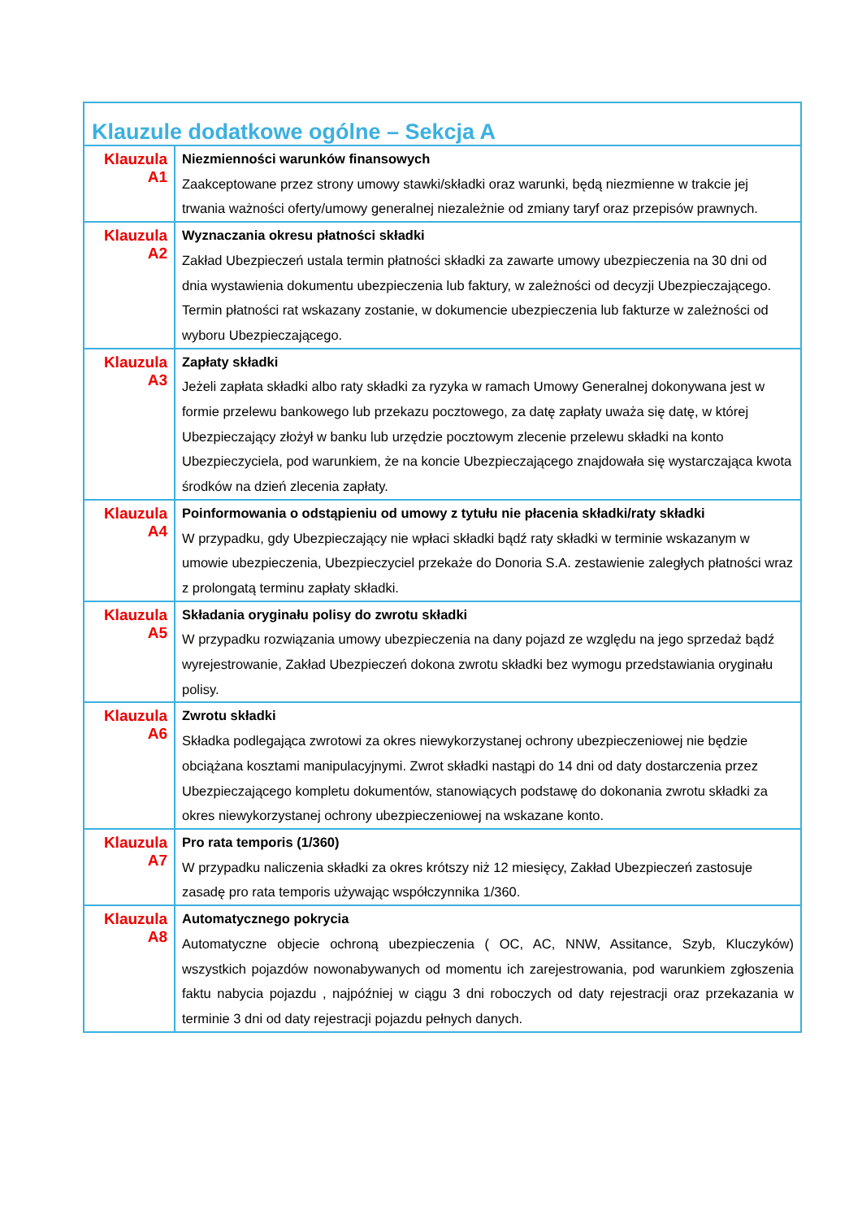| Klauzule dodatkowe ogólne – Sekcja A | |
| --- | --- |
| Klauzula A1 | Niezmienności warunków finansowych Zaakceptowane przez strony umowy stawki/składki oraz warunki, będą niezmienne w trakcie jej trwania ważności oferty/umowy generalnej niezależnie od zmiany taryf oraz przepisów prawnych. |
| Klauzula A2 | Wyznaczania okresu płatności składki Zakład Ubezpieczeń ustala termin płatności składki za zawarte umowy ubezpieczenia na 30 dni od dnia wystawienia dokumentu ubezpieczenia lub faktury, w zależności od decyzji Ubezpieczającego. Termin płatności rat wskazany zostanie, w dokumencie ubezpieczenia lub fakturze w zależności od wyboru Ubezpieczającego. |
| Klauzula A3 | Zapłaty składki Jeżeli zapłata składki albo raty składki za ryzyka w ramach Umowy Generalnej dokonywana jest w formie przelewu bankowego lub przekazu pocztowego, za datę zapłaty uważa się datę, w której Ubezpieczający złożył w banku lub urzędzie pocztowym zlecenie przelewu składki na konto Ubezpieczyciela, pod warunkiem, że na koncie Ubezpieczającego znajdowała się wystarczająca kwota środków na dzień zlecenia zapłaty. |
| Klauzula A4 | Poinformowania o odstąpieniu od umowy z tytułu nie płacenia składki/raty składki W przypadku, gdy Ubezpieczający nie wpłaci składki bądź raty składki w terminie wskazanym w umowie ubezpieczenia, Ubezpieczyciel przekaże do Donoria S.A. zestawienie zaległych płatności wraz z prolongatą terminu zapłaty składki. |
| Klauzula A5 | Składania oryginału polisy do zwrotu składki W przypadku rozwiązania umowy ubezpieczenia na dany pojazd ze względu na jego sprzedaż bądź wyrejestrowanie, Zakład Ubezpieczeń dokona zwrotu składki bez wymogu przedstawiania oryginału polisy. |
| Klauzula A6 | Zwrotu składki Składka podlegająca zwrotowi za okres niewykorzystanej ochrony ubezpieczeniowej nie będzie obciążana kosztami manipulacyjnymi. Zwrot składki nastąpi do 14 dni od daty dostarczenia przez Ubezpieczającego kompletu dokumentów, stanowiących podstawę do dokonania zwrotu składki za okres niewykorzystanej ochrony ubezpieczeniowej na wskazane konto. |
| Klauzula A7 | Pro rata temporis (1/360) W przypadku naliczenia składki za okres krótszy niż 12 miesięcy, Zakład Ubezpieczeń zastosuje zasadę pro rata temporis używając współczynnika 1/360. |
| Klauzula A8 | Automatycznego pokrycia Automatyczne objecie ochroną ubezpieczenia ( OC, AC, NNW, Assitance, Szyb, Kluczyków) wszystkich pojazdów nowonabywanych od momentu ich zarejestrowania, pod warunkiem zgłoszenia faktu nabycia pojazdu , najpóźniej w ciągu 3 dni roboczych od daty rejestracji oraz przekazania w terminie 3 dni od daty rejestracji pojazdu pełnych danych. |